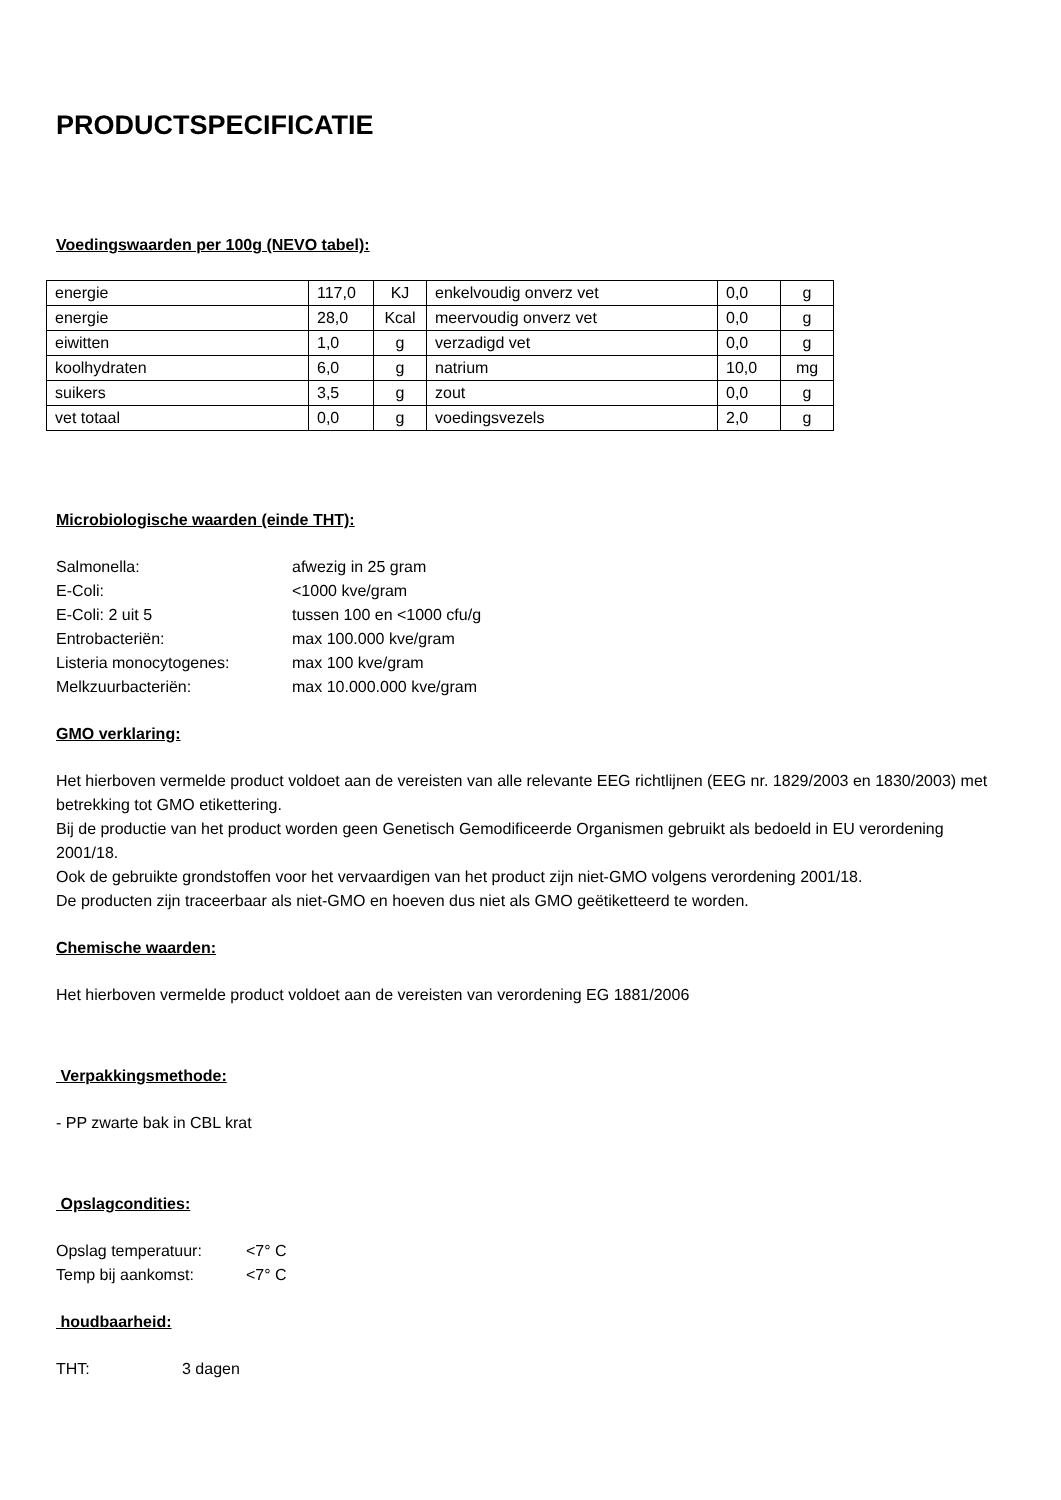PRODUCTSPECIFICATIE
Voedingswaarden per 100g (NEVO tabel):
| energie | 117,0 | KJ | enkelvoudig onverz vet | 0,0 | g |
| energie | 28,0 | Kcal | meervoudig onverz vet | 0,0 | g |
| eiwitten | 1,0 | g | verzadigd vet | 0,0 | g |
| koolhydraten | 6,0 | g | natrium | 10,0 | mg |
| suikers | 3,5 | g | zout | 0,0 | g |
| vet totaal | 0,0 | g | voedingsvezels | 2,0 | g |
Microbiologische waarden (einde THT):
Salmonella: afwezig in 25 gram E-Coli: <1000 kve/gram E-Coli: 2 uit 5 tussen 100 en <1000 cfu/g Entrobacteriën: max 100.000 kve/gram Listeria monocytogenes: max 100 kve/gram Melkzuurbacteriën: max 10.000.000 kve/gram
GMO verklaring:
Het hierboven vermelde product voldoet aan de vereisten van alle relevante EEG richtlijnen (EEG nr. 1829/2003 en 1830/2003) met betrekking tot GMO etikettering.
Bij de productie van het product worden geen Genetisch Gemodificeerde Organismen gebruikt als bedoeld in EU verordening 2001/18.
Ook de gebruikte grondstoffen voor het vervaardigen van het product zijn niet-GMO volgens verordening 2001/18.
De producten zijn traceerbaar als niet-GMO en hoeven dus niet als GMO geëtiketteerd te worden.
Chemische waarden:
Het hierboven vermelde product voldoet aan de vereisten van verordening EG 1881/2006
Verpakkingsmethode:
- PP zwarte bak in CBL krat
Opslagcondities:
Opslag temperatuur: <7° C Temp bij aankomst: <7° C
houdbaarheid:
THT: 3 dagen